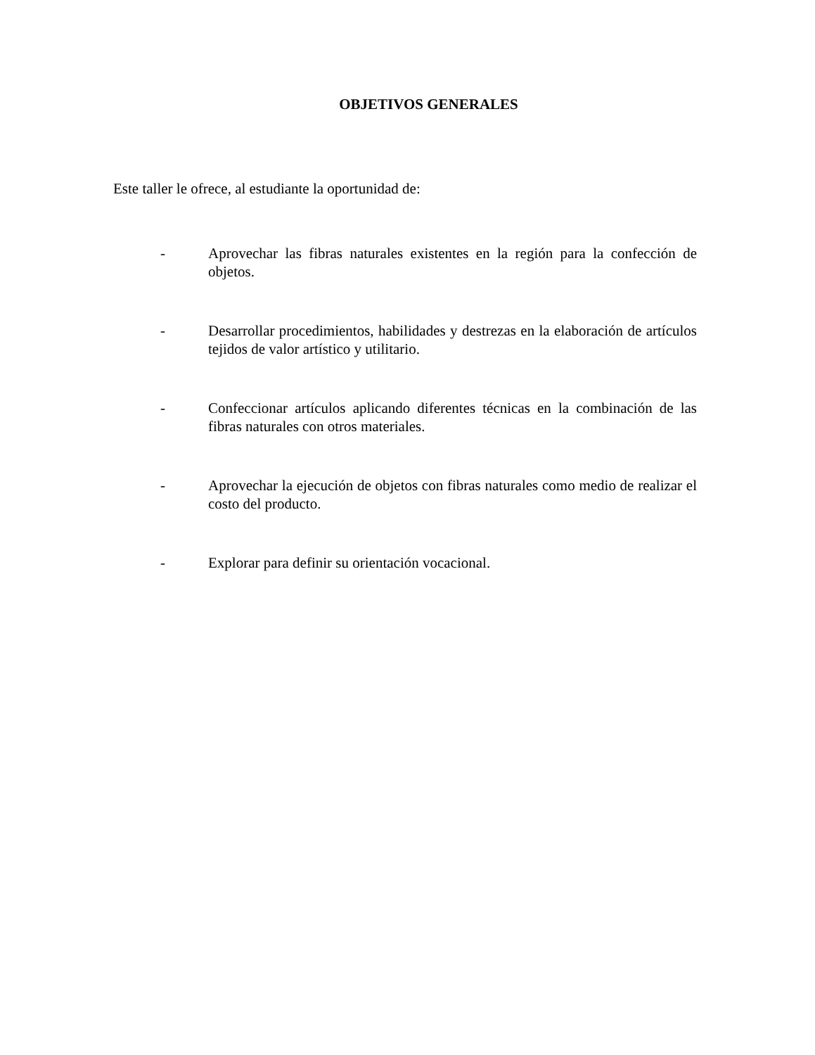OBJETIVOS GENERALES
Este taller le ofrece, al estudiante la oportunidad de:
- Aprovechar las fibras naturales existentes en la región para la confección de objetos.
- Desarrollar procedimientos, habilidades y destrezas en la elaboración de artículos tejidos de valor artístico y utilitario.
- Confeccionar artículos aplicando diferentes técnicas en la combinación de las fibras naturales con otros materiales.
- Aprovechar la ejecución de objetos con fibras naturales como medio de realizar el costo del producto.
- Explorar para definir su orientación vocacional.